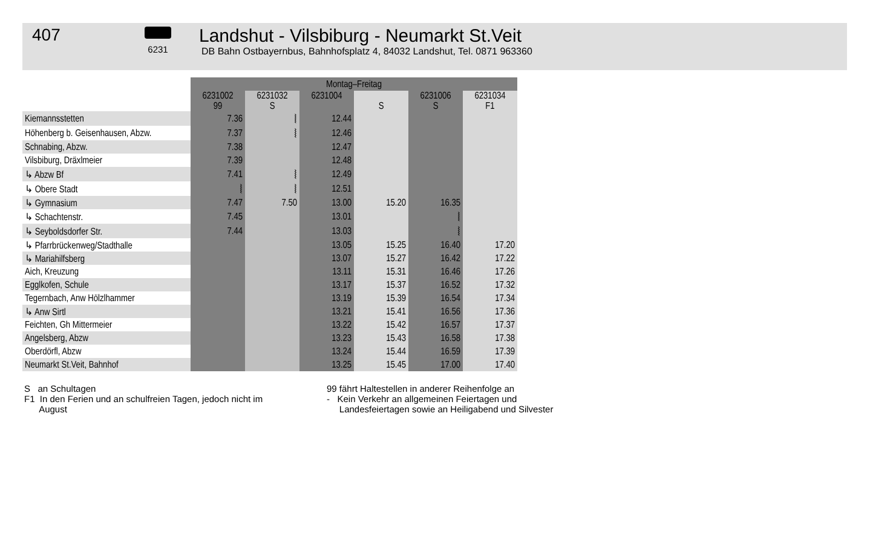407
6231
Landshut - Vilsbiburg - Neumarkt St.Veit
DB Bahn Ostbayernbus, Bahnhofsplatz 4, 84032 Landshut, Tel. 0871 963360
| | Montag–Freitag | | | | | |
| --- | --- | --- | --- | --- | --- | --- |
| | 6231002 99 | 6231032 S | 6231004 | S | 6231006 S | 6231034 F1 |
| Kiemannsstetten | 7.36 | ⦚ | 12.44 | | | |
| Höhenberg b. Geisenhausen, Abzw. | 7.37 | ⦚ | 12.46 | | | |
| Schnabing, Abzw. | 7.38 | | 12.47 | | | |
| Vilsbiburg, Dräxlmeier | 7.39 | | 12.48 | | | |
| ↳ Abzw Bf | 7.41 | ⦚ | 12.49 | | | |
| ↳ Obere Stadt | ⦚ | ⦚ | 12.51 | | | |
| ↳ Gymnasium | 7.47 | 7.50 | 13.00 | 15.20 | 16.35 | |
| ↳ Schachtenstr. | 7.45 | | 13.01 | | ⦚ | |
| ↳ Seyboldsdorfer Str. | 7.44 | | 13.03 | | ⦚ | |
| ↳ Pfarrbrückenweg/Stadthalle | | | 13.05 | 15.25 | 16.40 | 17.20 |
| ↳ Mariahilfsberg | | | 13.07 | 15.27 | 16.42 | 17.22 |
| Aich, Kreuzung | | | 13.11 | 15.31 | 16.46 | 17.26 |
| Egglkofen, Schule | | | 13.17 | 15.37 | 16.52 | 17.32 |
| Tegernbach, Anw Hölzlhammer | | | 13.19 | 15.39 | 16.54 | 17.34 |
| ↳ Anw Sirtl | | | 13.21 | 15.41 | 16.56 | 17.36 |
| Feichten, Gh Mittermeier | | | 13.22 | 15.42 | 16.57 | 17.37 |
| Angelsberg, Abzw | | | 13.23 | 15.43 | 16.58 | 17.38 |
| Oberdörfl, Abzw | | | 13.24 | 15.44 | 16.59 | 17.39 |
| Neumarkt St.Veit, Bahnhof | | | 13.25 | 15.45 | 17.00 | 17.40 |
S an Schultagen
F1 In den Ferien und an schulfreien Tagen, jedoch nicht im
August
99 fährt Haltestellen in anderer Reihenfolge an
- Kein Verkehr an allgemeinen Feiertagen und
Landesfeiertagen sowie an Heiligabend und Silvester